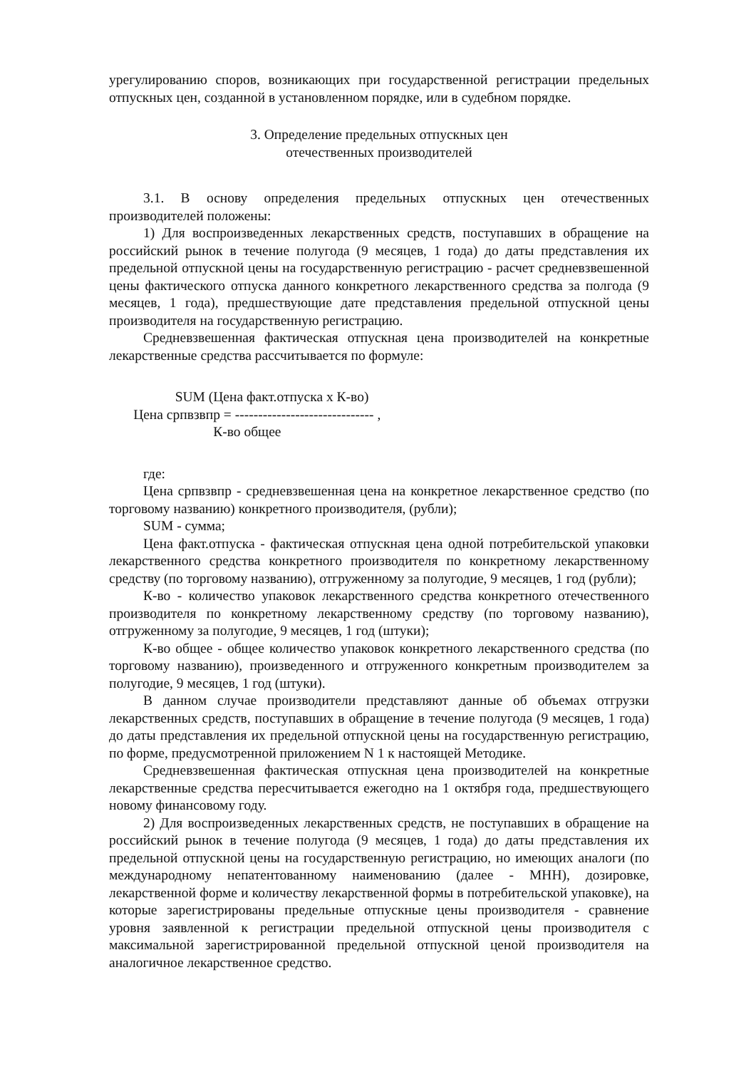урегулированию споров, возникающих при государственной регистрации предельных отпускных цен, созданной в установленном порядке, или в судебном порядке.
3. Определение предельных отпускных цен
отечественных производителей
3.1. В основу определения предельных отпускных цен отечественных производителей положены:
1) Для воспроизведенных лекарственных средств, поступавших в обращение на российский рынок в течение полугода (9 месяцев, 1 года) до даты представления их предельной отпускной цены на государственную регистрацию - расчет средневзвешенной цены фактического отпуска данного конкретного лекарственного средства за полгода (9 месяцев, 1 года), предшествующие дате представления предельной отпускной цены производителя на государственную регистрацию.
Средневзвешенная фактическая отпускная цена производителей на конкретные лекарственные средства рассчитывается по формуле:
                   SUM (Цена факт.отпуска x К-во)
       Цена српвзвпр = ------------------------------ ,
                              К-во общее
где:
Цена српвзвпр - средневзвешенная цена на конкретное лекарственное средство (по торговому названию) конкретного производителя, (рубли);
SUM - сумма;
Цена факт.отпуска - фактическая отпускная цена одной потребительской упаковки лекарственного средства конкретного производителя по конкретному лекарственному средству (по торговому названию), отгруженному за полугодие, 9 месяцев, 1 год (рубли);
К-во - количество упаковок лекарственного средства конкретного отечественного производителя по конкретному лекарственному средству (по торговому названию), отгруженному за полугодие, 9 месяцев, 1 год (штуки);
К-во общее - общее количество упаковок конкретного лекарственного средства (по торговому названию), произведенного и отгруженного конкретным производителем за полугодие, 9 месяцев, 1 год (штуки).
В данном случае производители представляют данные об объемах отгрузки лекарственных средств, поступавших в обращение в течение полугода (9 месяцев, 1 года) до даты представления их предельной отпускной цены на государственную регистрацию, по форме, предусмотренной приложением N 1 к настоящей Методике.
Средневзвешенная фактическая отпускная цена производителей на конкретные лекарственные средства пересчитывается ежегодно на 1 октября года, предшествующего новому финансовому году.
2) Для воспроизведенных лекарственных средств, не поступавших в обращение на российский рынок в течение полугода (9 месяцев, 1 года) до даты представления их предельной отпускной цены на государственную регистрацию, но имеющих аналоги (по международному непатентованному наименованию (далее - МНН), дозировке, лекарственной форме и количеству лекарственной формы в потребительской упаковке), на которые зарегистрированы предельные отпускные цены производителя - сравнение уровня заявленной к регистрации предельной отпускной цены производителя с максимальной зарегистрированной предельной отпускной ценой производителя на аналогичное лекарственное средство.